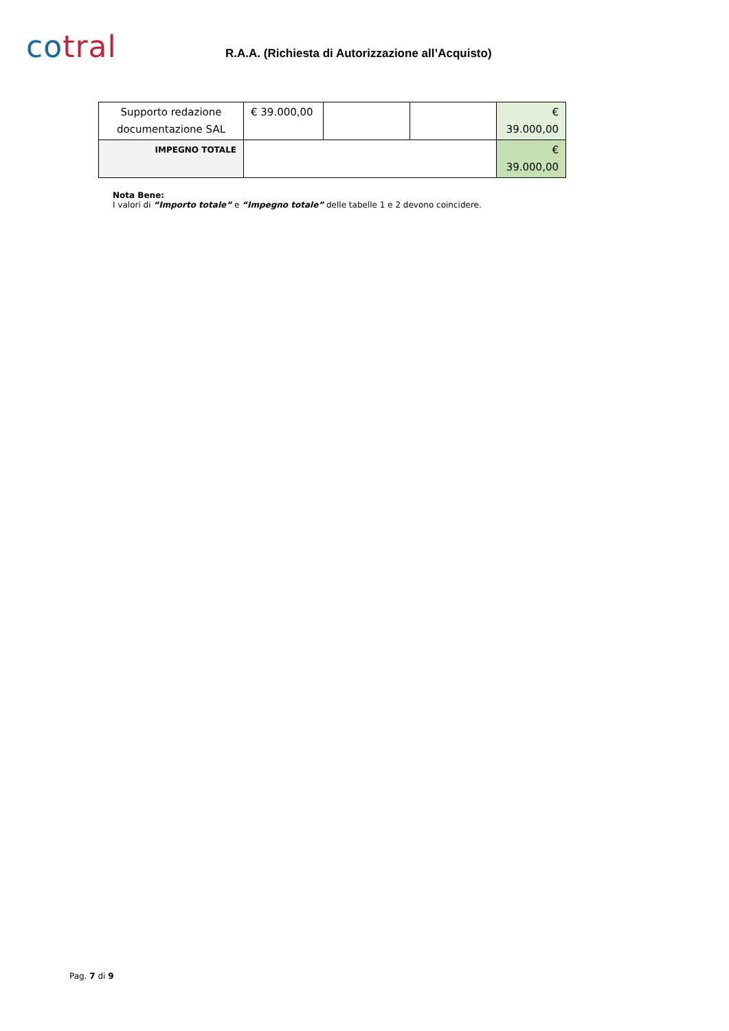cotral
R.A.A. (Richiesta di Autorizzazione all’Acquisto)
| Supporto redazione documentazione SAL | € 39.000,00 | | | € 39.000,00 |
| IMPEGNO TOTALE | | | | € 39.000,00 |
Nota Bene:
I valori di “Importo totale” e “Impegno totale” delle tabelle 1 e 2 devono coincidere.
Pag. 7 di 9